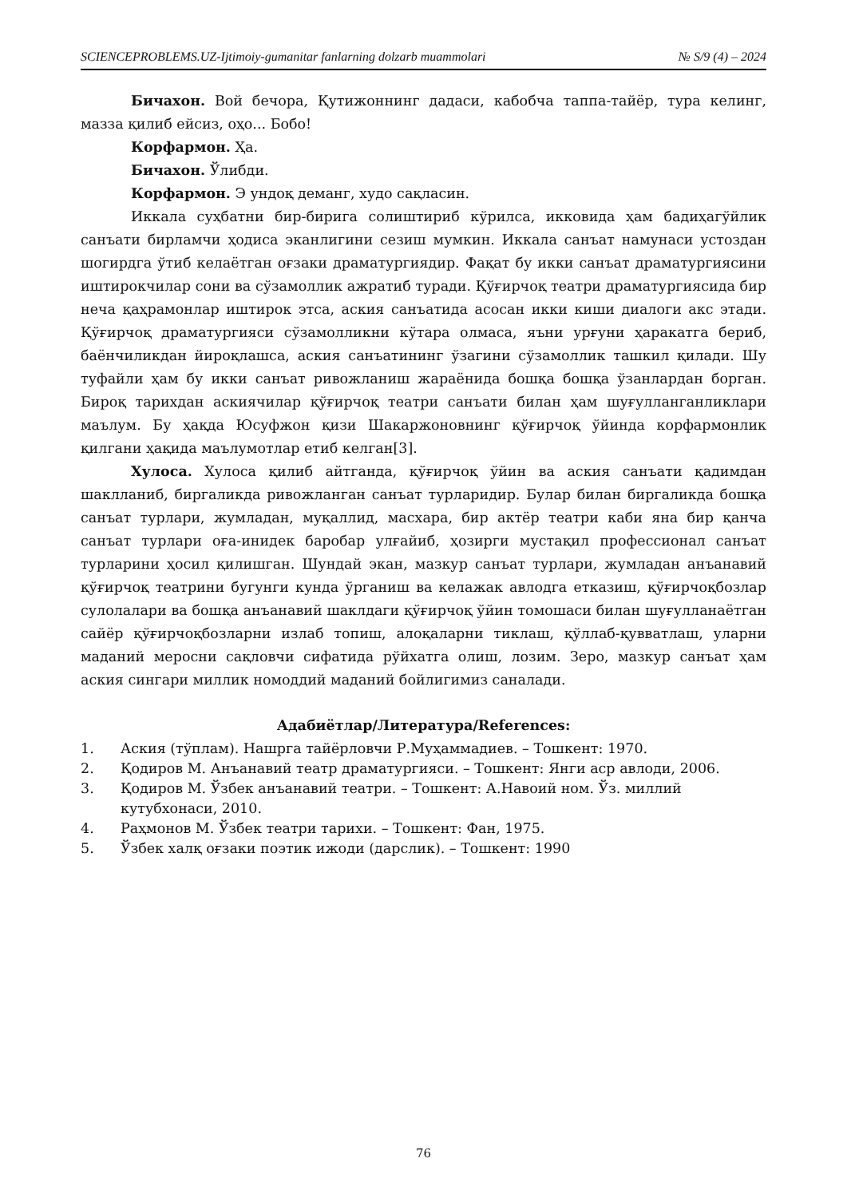SCIENCEPROBLEMS.UZ-Ijtimoiy-gumanitar fanlarning dolzarb muammolari № S/9 (4) – 2024
Бичахон. Вой бечора, Қутижоннинг дадаси, кабобча таппа-тайёр, тура келинг, мазза қилиб ейсиз, оҳо... Бобо!
Корфармон. Ҳа.
Бичахон. Ўлибди.
Корфармон. Э ундоқ деманг, худо сақласин.
Иккала суҳбатни бир-бирига солиштириб кўрилса, икковида ҳам бадиҳагўйлик санъати бирламчи ҳодиса эканлигини сезиш мумкин. Иккала санъат намунаси устоздан шогирдга ўтиб келаётган оғзаки драматургиядир. Фақат бу икки санъат драматургиясини иштирокчилар сони ва сўзамоллик ажратиб туради. Қўғирчоқ театри драматургиясида бир неча қаҳрамонлар иштирок этса, аския санъатида асосан икки киши диалоги акс этади. Қўғирчоқ драматургияси сўзамолликни кўтара олмаса, яъни урғуни ҳаракатга бериб, баёнчиликдан йироқлашса, аския санъатининг ўзагини сўзамоллик ташкил қилади. Шу туфайли ҳам бу икки санъат ривожланиш жараёнида бошқа бошқа ўзанлардан борган. Бироқ тарихдан аскиячилар қўғирчоқ театри санъати билан ҳам шуғулланганликлари маълум. Бу ҳақда Юсуфжон қизи Шакаржоновнинг қўғирчоқ ўйинда корфармонлик қилгани ҳақида маълумотлар етиб келган[3].
Хулоса. Хулоса қилиб айтганда, қўғирчоқ ўйин ва аския санъати қадимдан шаклланиб, биргаликда ривожланган санъат турларидир. Булар билан биргаликда бошқа санъат турлари, жумладан, муқаллид, масхара, бир актёр театри каби яна бир қанча санъат турлари оға-инидек баробар улғайиб, ҳозирги мустақил профессионал санъат турларини ҳосил қилишган. Шундай экан, мазкур санъат турлари, жумладан анъанавий қўғирчоқ театрини бугунги кунда ўрганиш ва келажак авлодга етказиш, қўғирчоқбозлар сулолалари ва бошқа анъанавий шаклдаги қўғирчоқ ўйин томошаси билан шуғулланаётган сайёр қўғирчоқбозларни излаб топиш, алоқаларни тиклаш, қўллаб-қувватлаш, уларни маданий меросни сақловчи сифатида рўйхатга олиш, лозим. Зеро, мазкур санъат ҳам аския сингари миллик номоддий маданий бойлигимиз саналади.
Адабиётлар/Литература/References:
1. Аския (тўплам). Нашрга тайёрловчи Р.Муҳаммадиев. – Тошкент: 1970.
2. Қодиров М. Анъанавий театр драматургияси. – Тошкент: Янги аср авлоди, 2006.
3. Қодиров М. Ўзбек анъанавий театри. – Тошкент: А.Навоий ном. Ўз. миллий кутубхонаси, 2010.
4. Раҳмонов М. Ўзбек театри тарихи. – Тошкент: Фан, 1975.
5. Ўзбек халқ оғзаки поэтик ижоди (дарслик). – Тошкент: 1990
76